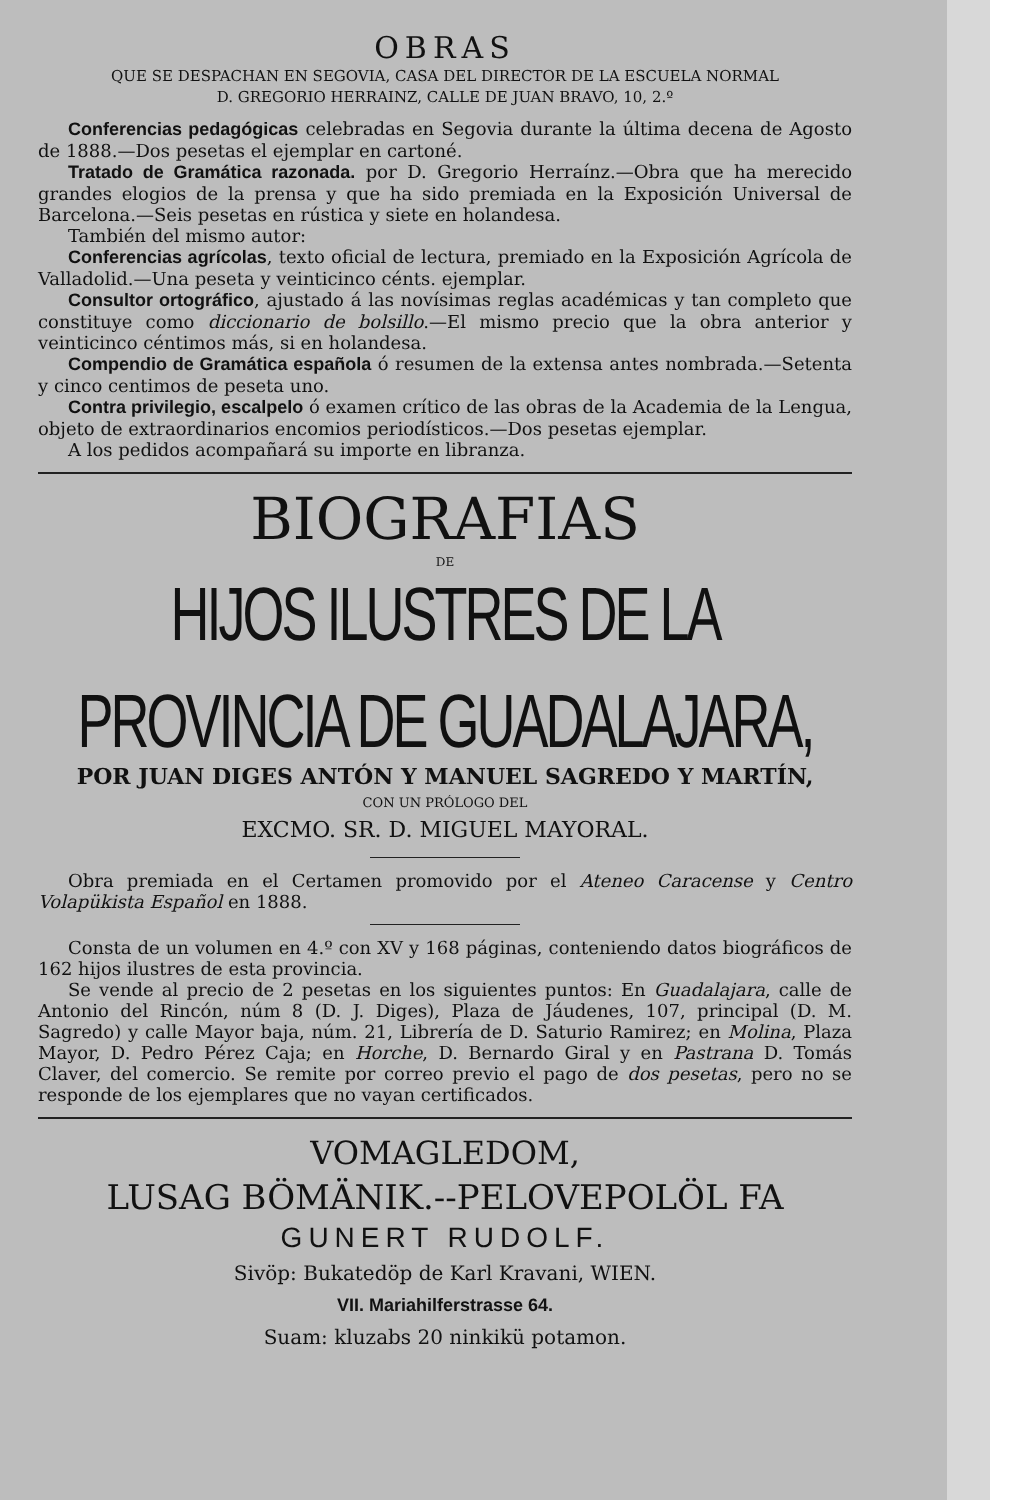OBRAS
QUE SE DESPACHAN EN SEGOVIA, CASA DEL DIRECTOR DE LA ESCUELA NORMAL
D. GREGORIO HERRAINZ, CALLE DE JUAN BRAVO, 10, 2.º
Conferencias pedagógicas celebradas en Segovia durante la última decena de Agosto de 1888.—Dos pesetas el ejemplar en cartoné.
Tratado de Gramática razonada. por D. Gregorio Herraínz.—Obra que ha merecido grandes elogios de la prensa y que ha sido premiada en la Exposición Universal de Barcelona.—Seis pesetas en rústica y siete en holandesa.
También del mismo autor:
Conferencias agrícolas, texto oficial de lectura, premiado en la Exposición Agrícola de Valladolid.—Una peseta y veinticinco cénts. ejemplar.
Consultor ortográfico, ajustado á las novísimas reglas académicas y tan completo que constituye como diccionario de bolsillo.—El mismo precio que la obra anterior y veinticinco céntimos más, si en holandesa.
Compendio de Gramática española ó resumen de la extensa antes nombrada.—Setenta y cinco centimos de peseta uno.
Contra privilegio, escalpelo ó examen crítico de las obras de la Academia de la Lengua, objeto de extraordinarios encomios periodísticos.—Dos pesetas ejemplar.
A los pedidos acompañará su importe en libranza.
BIOGRAFIAS
DE
HIJOS ILUSTRES DE LA PROVINCIA DE GUADALAJARA,
POR JUAN DIGES ANTÓN Y MANUEL SAGREDO Y MARTÍN,
CON UN PRÓLOGO DEL
EXCMO. SR. D. MIGUEL MAYORAL.
Obra premiada en el Certamen promovido por el Ateneo Caracense y Centro Volapükista Español en 1888.
Consta de un volumen en 4.º con XV y 168 páginas, conteniendo datos biográficos de 162 hijos ilustres de esta provincia.
Se vende al precio de 2 pesetas en los siguientes puntos: En Guadalajara, calle de Antonio del Rincón, núm 8 (D. J. Diges), Plaza de Jáudenes, 107, principal (D. M. Sagredo) y calle Mayor baja, núm. 21, Librería de D. Saturio Ramirez; en Molina, Plaza Mayor, D. Pedro Pérez Caja; en Horche, D. Bernardo Giral y en Pastrana D. Tomás Claver, del comercio. Se remite por correo previo el pago de dos pesetas, pero no se responde de los ejemplares que no vayan certificados.
VOMAGLEDOM,
LUSAG BÖMÄNIK.--PELOVEPOLÖL FA
GUNERT RUDOLF.
Sivöp: Bukatedöp de Karl Kravani, WIEN.
VII. Mariahilferstrasse 64.
Suam: kluzabs 20 ninkikü potamon.